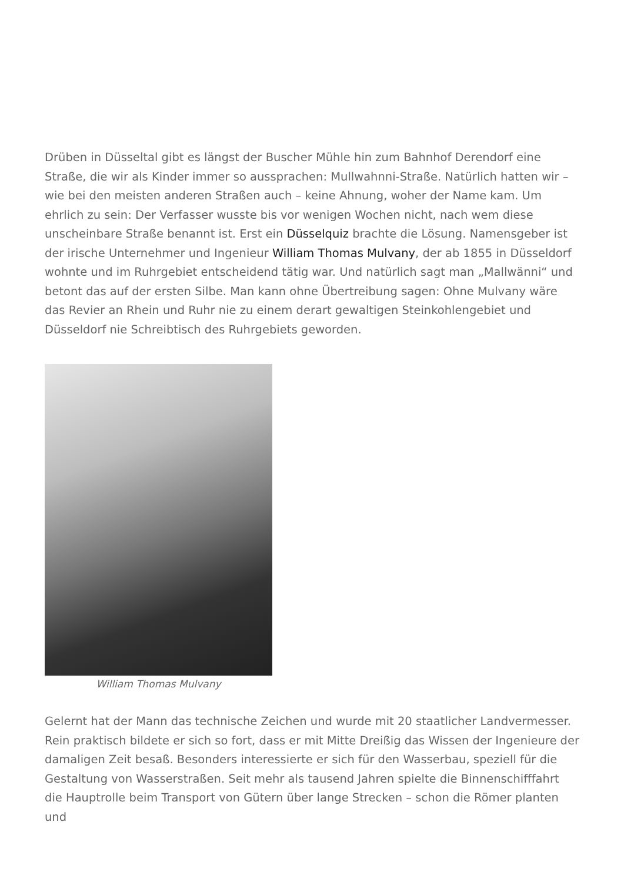Drüben in Düsseltal gibt es längst der Buscher Mühle hin zum Bahnhof Derendorf eine Straße, die wir als Kinder immer so aussprachen: Mullwahnni-Straße. Natürlich hatten wir – wie bei den meisten anderen Straßen auch – keine Ahnung, woher der Name kam. Um ehrlich zu sein: Der Verfasser wusste bis vor wenigen Wochen nicht, nach wem diese unscheinbare Straße benannt ist. Erst ein Düsselquiz brachte die Lösung. Namensgeber ist der irische Unternehmer und Ingenieur William Thomas Mulvany, der ab 1855 in Düsseldorf wohnte und im Ruhrgebiet entscheidend tätig war. Und natürlich sagt man „Mallwänni“ und betont das auf der ersten Silbe. Man kann ohne Übertreibung sagen: Ohne Mulvany wäre das Revier an Rhein und Ruhr nie zu einem derart gewaltigen Steinkohlengebiet und Düsseldorf nie Schreibtisch des Ruhrgebiets geworden.
William Thomas Mulvany
Gelernt hat der Mann das technische Zeichen und wurde mit 20 staatlicher Landvermesser. Rein praktisch bildete er sich so fort, dass er mit Mitte Dreißig das Wissen der Ingenieure der damaligen Zeit besaß. Besonders interessierte er sich für den Wasserbau, speziell für die Gestaltung von Wasserstraßen. Seit mehr als tausend Jahren spielte die Binnenschifffahrt die Hauptrolle beim Transport von Gütern über lange Strecken – schon die Römer planten und